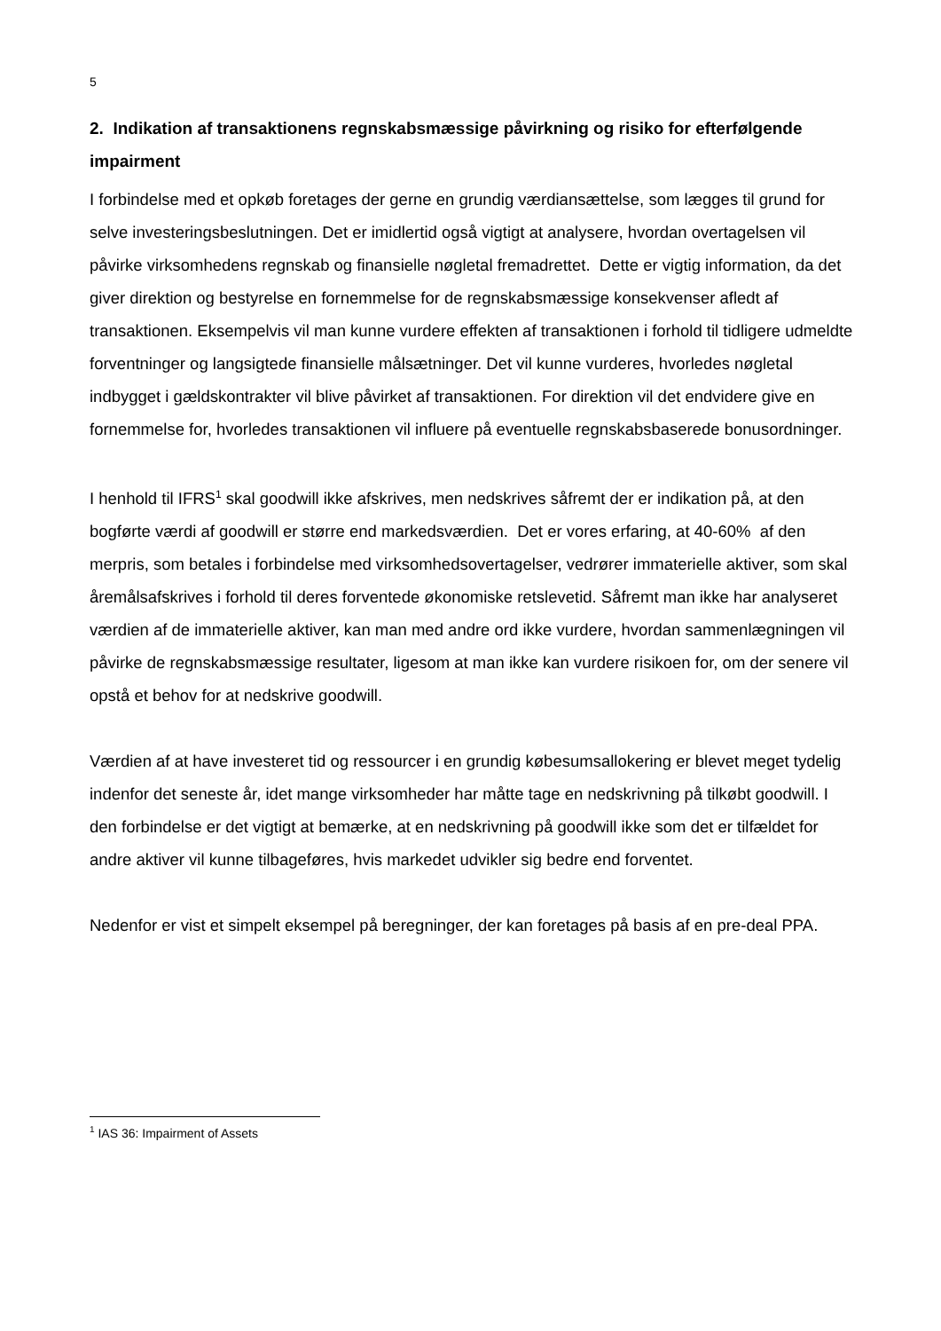5
2. Indikation af transaktionens regnskabsmæssige påvirkning og risiko for efterfølgende impairment
I forbindelse med et opkøb foretages der gerne en grundig værdiansættelse, som lægges til grund for selve investeringsbeslutningen. Det er imidlertid også vigtigt at analysere, hvordan overtagelsen vil påvirke virksomhedens regnskab og finansielle nøgletal fremadrettet. Dette er vigtig information, da det giver direktion og bestyrelse en fornemmelse for de regnskabsmæssige konsekvenser afledt af transaktionen. Eksempelvis vil man kunne vurdere effekten af transaktionen i forhold til tidligere udmeldte forventninger og langsigtede finansielle målsætninger. Det vil kunne vurderes, hvorledes nøgletal indbygget i gældskontrakter vil blive påvirket af transaktionen. For direktion vil det endvidere give en fornemmelse for, hvorledes transaktionen vil influere på eventuelle regnskabsbaserede bonusordninger.
I henhold til IFRS<sup>1</sup> skal goodwill ikke afskrives, men nedskrives såfremt der er indikation på, at den bogførte værdi af goodwill er større end markedsværdien. Det er vores erfaring, at 40-60% af den merpris, som betales i forbindelse med virksomhedsovertagelser, vedrører immaterielle aktiver, som skal åremålsafskrives i forhold til deres forventede økonomiske retslevetid. Såfremt man ikke har analyseret værdien af de immaterielle aktiver, kan man med andre ord ikke vurdere, hvordan sammenlægningen vil påvirke de regnskabsmæssige resultater, ligesom at man ikke kan vurdere risikoen for, om der senere vil opstå et behov for at nedskrive goodwill.
Værdien af at have investeret tid og ressourcer i en grundig købesumsallokering er blevet meget tydelig indenfor det seneste år, idet mange virksomheder har måtte tage en nedskrivning på tilkøbt goodwill. I den forbindelse er det vigtigt at bemærke, at en nedskrivning på goodwill ikke som det er tilfældet for andre aktiver vil kunne tilbageføres, hvis markedet udvikler sig bedre end forventet.
Nedenfor er vist et simpelt eksempel på beregninger, der kan foretages på basis af en pre-deal PPA.
<sup>1</sup> IAS 36: Impairment of Assets